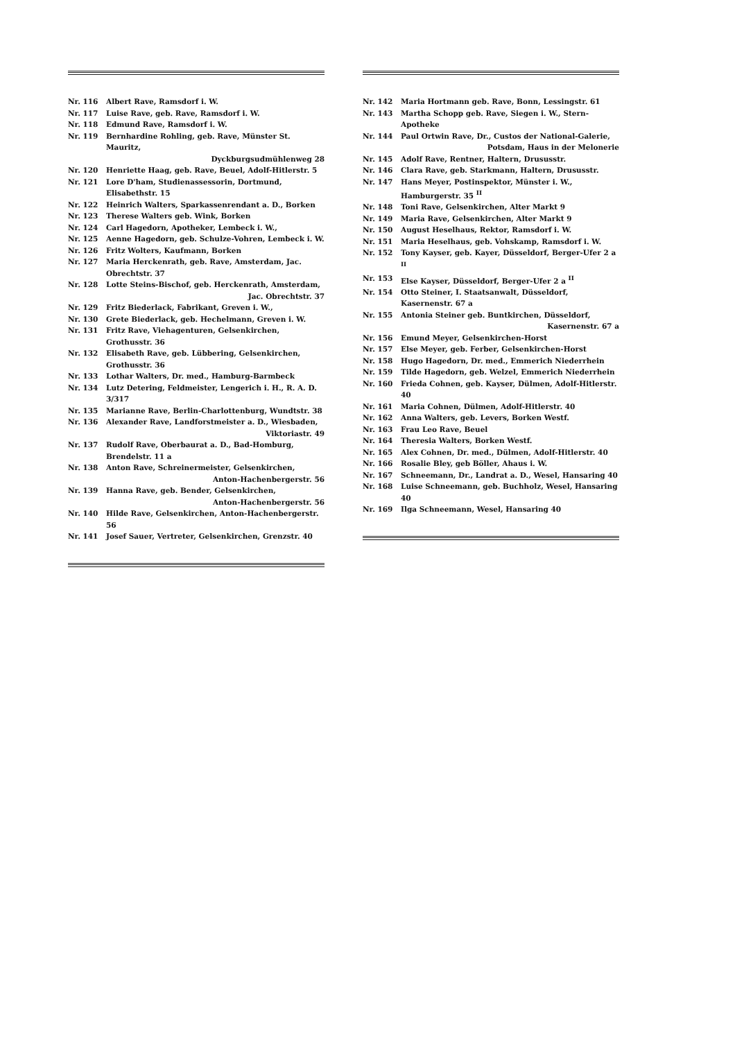Nr. 116 Albert Rave, Ramsdorf i. W.
Nr. 117 Luise Rave, geb. Rave, Ramsdorf i. W.
Nr. 118 Edmund Rave, Ramsdorf i. W.
Nr. 119 Bernhardine Rohling, geb. Rave, Münster St. Mauritz,
Dyckburgsudmühlenweg 28
Nr. 120 Henriette Haag, geb. Rave, Beuel, Adolf-Hitlerstr. 5
Nr. 121 Lore D'ham, Studienassessorin, Dortmund, Elisabethstr. 15
Nr. 122 Heinrich Walters, Sparkassenrendant a. D., Borken
Nr. 123 Therese Walters geb. Wink, Borken
Nr. 124 Carl Hagedorn, Apotheker, Lembeck i. W.,
Nr. 125 Aenne Hagedorn, geb. Schulze-Vohren, Lembeck i. W.
Nr. 126 Fritz Wolters, Kaufmann, Borken
Nr. 127 Maria Herckenrath, geb. Rave, Amsterdam, Jac. Obrechtstr. 37
Nr. 128 Lotte Steins-Bischof, geb. Herckenrath, Amsterdam,
Jac. Obrechtstr. 37
Nr. 129 Fritz Biederlack, Fabrikant, Greven i. W.,
Nr. 130 Grete Biederlack, geb. Hechelmann, Greven i. W.
Nr. 131 Fritz Rave, Viehagenturen, Gelsenkirchen, Grothusstr. 36
Nr. 132 Elisabeth Rave, geb. Lübbering, Gelsenkirchen, Grothusstr. 36
Nr. 133 Lothar Walters, Dr. med., Hamburg-Barmbeck
Nr. 134 Lutz Detering, Feldmeister, Lengerich i. H., R. A. D. 3/317
Nr. 135 Marianne Rave, Berlin-Charlottenburg, Wundtstr. 38
Nr. 136 Alexander Rave, Landforstmeister a. D., Wiesbaden,
Viktoriastr. 49
Nr. 137 Rudolf Rave, Oberbaurat a. D., Bad-Homburg, Brendelstr. 11 a
Nr. 138 Anton Rave, Schreinermeister, Gelsenkirchen,
Anton-Hachenbergerstr. 56
Nr. 139 Hanna Rave, geb. Bender, Gelsenkirchen,
Anton-Hachenbergerstr. 56
Nr. 140 Hilde Rave, Gelsenkirchen, Anton-Hachenbergerstr. 56
Nr. 141 Josef Sauer, Vertreter, Gelsenkirchen, Grenzstr. 40
Nr. 142 Maria Hortmann geb. Rave, Bonn, Lessingstr. 61
Nr. 143 Martha Schopp geb. Rave, Siegen i. W., Stern-Apotheke
Nr. 144 Paul Ortwin Rave, Dr., Custos der National-Galerie,
Potsdam, Haus in der Melonerie
Nr. 145 Adolf Rave, Rentner, Haltern, Drususstr.
Nr. 146 Clara Rave, geb. Starkmann, Haltern, Drususstr.
Nr. 147 Hans Meyer, Postinspektor, Münster i. W., Hamburgerstr. 35 <sup>II</sup>
Nr. 148 Toni Rave, Gelsenkirchen, Alter Markt 9
Nr. 149 Maria Rave, Gelsenkirchen, Alter Markt 9
Nr. 150 August Heselhaus, Rektor, Ramsdorf i. W.
Nr. 151 Maria Heselhaus, geb. Vohskamp, Ramsdorf i. W.
Nr. 152 Tony Kayser, geb. Kayer, Düsseldorf, Berger-Ufer 2 a <sup>II</sup>
Nr. 153 Else Kayser, Düsseldorf, Berger-Ufer 2 a <sup>II</sup>
Nr. 154 Otto Steiner, I. Staatsanwalt, Düsseldorf, Kasernenstr. 67 a
Nr. 155 Antonia Steiner geb. Buntkirchen, Düsseldorf,
Kasernenstr. 67 a
Nr. 156 Emund Meyer, Gelsenkirchen-Horst
Nr. 157 Else Meyer, geb. Ferber, Gelsenkirchen-Horst
Nr. 158 Hugo Hagedorn, Dr. med., Emmerich Niederrhein
Nr. 159 Tilde Hagedorn, geb. Welzel, Emmerich Niederrhein
Nr. 160 Frieda Cohnen, geb. Kayser, Dülmen, Adolf-Hitlerstr. 40
Nr. 161 Maria Cohnen, Dülmen, Adolf-Hitlerstr. 40
Nr. 162 Anna Walters, geb. Levers, Borken Westf.
Nr. 163 Frau Leo Rave, Beuel
Nr. 164 Theresia Walters, Borken Westf.
Nr. 165 Alex Cohnen, Dr. med., Dülmen, Adolf-Hitlerstr. 40
Nr. 166 Rosalie Bley, geb Böller, Ahaus i. W.
Nr. 167 Schneemann, Dr., Landrat a. D., Wesel, Hansaring 40
Nr. 168 Luise Schneemann, geb. Buchholz, Wesel, Hansaring 40
Nr. 169 Ilga Schneemann, Wesel, Hansaring 40